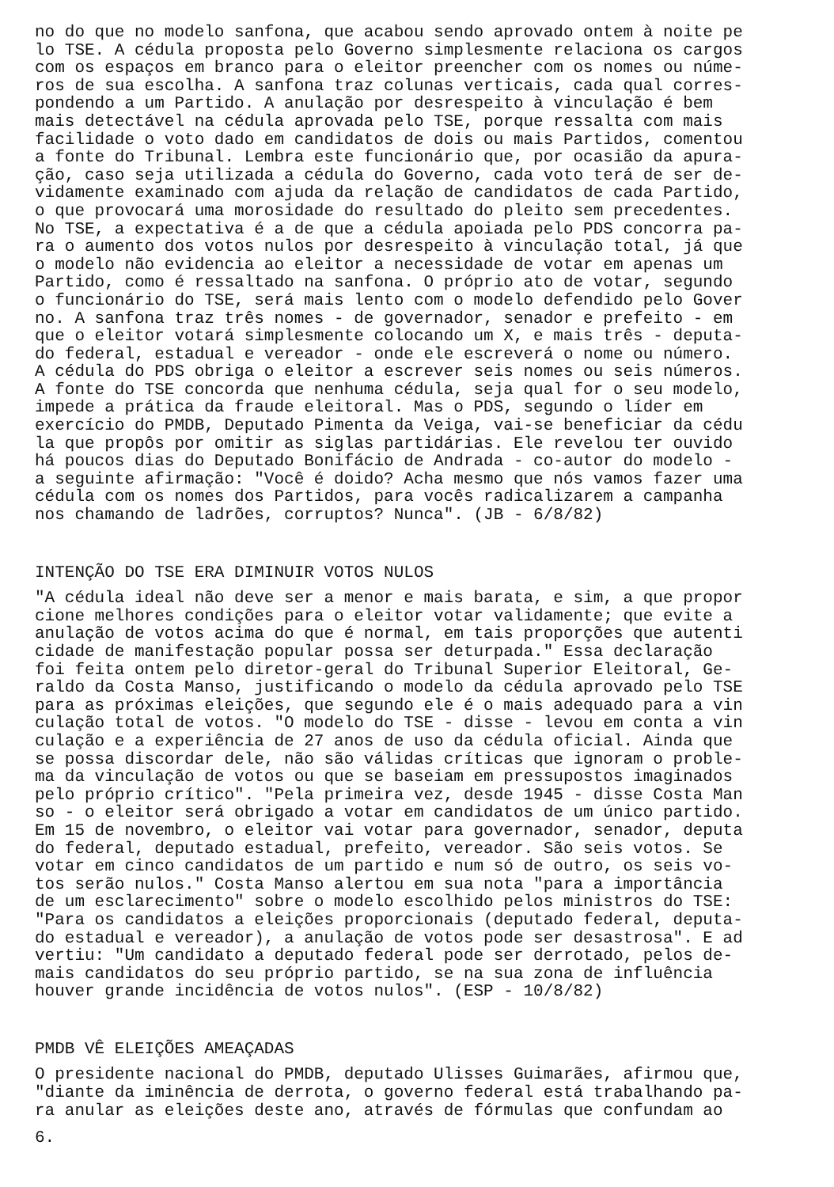no do que no modelo sanfona, que acabou sendo aprovado ontem à noite pe lo TSE. A cédula proposta pelo Governo simplesmente relaciona os cargos com os espaços em branco para o eleitor preencher com os nomes ou núme- ros de sua escolha. A sanfona traz colunas verticais, cada qual corres- pondendo a um Partido. A anulação por desrespeito à vinculação é bem mais detectável na cédula aprovada pelo TSE, porque ressalta com mais facilidade o voto dado em candidatos de dois ou mais Partidos, comentou a fonte do Tribunal. Lembra este funcionário que, por ocasião da apura- ção, caso seja utilizada a cédula do Governo, cada voto terá de ser de- vidamente examinado com ajuda da relação de candidatos de cada Partido, o que provocará uma morosidade do resultado do pleito sem precedentes. No TSE, a expectativa é a de que a cédula apoiada pelo PDS concorra pa- ra o aumento dos votos nulos por desrespeito à vinculação total, já que o modelo não evidencia ao eleitor a necessidade de votar em apenas um Partido, como é ressaltado na sanfona. O próprio ato de votar, segundo o funcionário do TSE, será mais lento com o modelo defendido pelo Gover no. A sanfona traz três nomes - de governador, senador e prefeito - em que o eleitor votará simplesmente colocando um X, e mais três - deputa- do federal, estadual e vereador - onde ele escreverá o nome ou número. A cédula do PDS obriga o eleitor a escrever seis nomes ou seis números. A fonte do TSE concorda que nenhuma cédula, seja qual for o seu modelo, impede a prática da fraude eleitoral. Mas o PDS, segundo o líder em exercício do PMDB, Deputado Pimenta da Veiga, vai-se beneficiar da cédu la que propôs por omitir as siglas partidárias. Ele revelou ter ouvido há poucos dias do Deputado Bonifácio de Andrada - co-autor do modelo - a seguinte afirmação: "Você é doido? Acha mesmo que nós vamos fazer uma cédula com os nomes dos Partidos, para vocês radicalizarem a campanha nos chamando de ladrões, corruptos? Nunca". (JB - 6/8/82)
INTENÇÃO DO TSE ERA DIMINUIR VOTOS NULOS
"A cédula ideal não deve ser a menor e mais barata, e sim, a que propor cione melhores condições para o eleitor votar validamente; que evite a anulação de votos acima do que é normal, em tais proporções que autenti cidade de manifestação popular possa ser deturpada." Essa declaração foi feita ontem pelo diretor-geral do Tribunal Superior Eleitoral, Ge- raldo da Costa Manso, justificando o modelo da cédula aprovado pelo TSE para as próximas eleições, que segundo ele é o mais adequado para a vin culação total de votos. "O modelo do TSE - disse - levou em conta a vin culação e a experiência de 27 anos de uso da cédula oficial. Ainda que se possa discordar dele, não são válidas críticas que ignoram o proble- ma da vinculação de votos ou que se baseiam em pressupostos imaginados pelo próprio crítico". "Pela primeira vez, desde 1945 - disse Costa Man so - o eleitor será obrigado a votar em candidatos de um único partido. Em 15 de novembro, o eleitor vai votar para governador, senador, deputa do federal, deputado estadual, prefeito, vereador. São seis votos. Se votar em cinco candidatos de um partido e num só de outro, os seis vo- tos serão nulos." Costa Manso alertou em sua nota "para a importância de um esclarecimento" sobre o modelo escolhido pelos ministros do TSE: "Para os candidatos a eleições proporcionais (deputado federal, deputa- do estadual e vereador), a anulação de votos pode ser desastrosa". E ad vertiu: "Um candidato a deputado federal pode ser derrotado, pelos de- mais candidatos do seu próprio partido, se na sua zona de influência houver grande incidência de votos nulos". (ESP - 10/8/82)
PMDB VÊ ELEIÇÕES AMEAÇADAS
O presidente nacional do PMDB, deputado Ulisses Guimarães, afirmou que, "diante da iminência de derrota, o governo federal está trabalhando pa- ra anular as eleições deste ano, através de fórmulas que confundam ao
6.